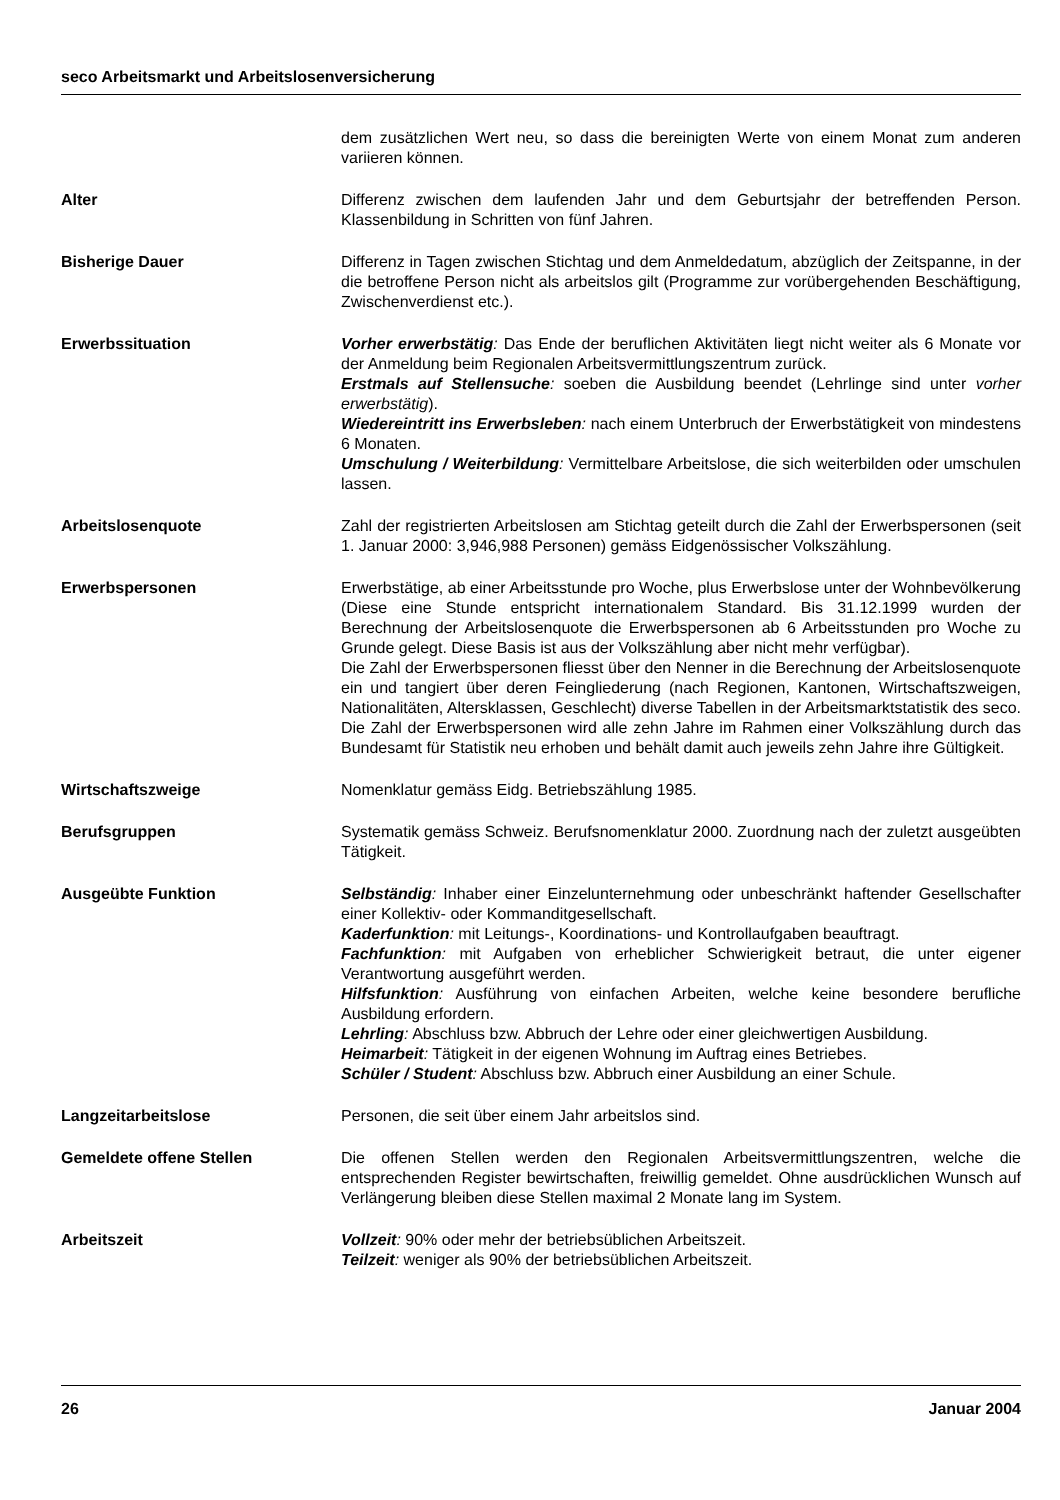seco Arbeitsmarkt und Arbeitslosenversicherung
dem zusätzlichen Wert neu, so dass die bereinigten Werte von einem Monat zum anderen variieren können.
Alter Differenz zwischen dem laufenden Jahr und dem Geburtsjahr der betreffenden Person. Klassenbildung in Schritten von fünf Jahren.
Bisherige Dauer Differenz in Tagen zwischen Stichtag und dem Anmeldedatum, abzüglich der Zeitspanne, in der die betroffene Person nicht als arbeitslos gilt (Programme zur vorübergehenden Beschäftigung, Zwischenverdienst etc.).
Erwerbssituation Vorher erwerbstätig: Das Ende der beruflichen Aktivitäten liegt nicht weiter als 6 Monate vor der Anmeldung beim Regionalen Arbeitsvermittlungszentrum zurück.
Erstmals auf Stellensuche: soeben die Ausbildung beendet (Lehrlinge sind unter vorher erwerbstätig).
Wiedereintritt ins Erwerbsleben: nach einem Unterbruch der Erwerbstätigkeit von mindestens 6 Monaten.
Umschulung / Weiterbildung: Vermittelbare Arbeitslose, die sich weiterbilden oder umschulen lassen.
Arbeitslosenquote Zahl der registrierten Arbeitslosen am Stichtag geteilt durch die Zahl der Erwerbspersonen (seit 1. Januar 2000: 3,946,988 Personen) gemäss Eidgenössischer Volkszählung.
Erwerbspersonen Erwerbstätige, ab einer Arbeitsstunde pro Woche, plus Erwerbslose unter der Wohnbevölkerung (Diese eine Stunde entspricht internationalem Standard. Bis 31.12.1999 wurden der Berechnung der Arbeitslosenquote die Erwerbspersonen ab 6 Arbeitsstunden pro Woche zu Grunde gelegt. Diese Basis ist aus der Volkszählung aber nicht mehr verfügbar).
Die Zahl der Erwerbspersonen fliesst über den Nenner in die Berechnung der Arbeitslosenquote ein und tangiert über deren Feingliederung (nach Regionen, Kantonen, Wirtschaftszweigen, Nationalitäten, Altersklassen, Geschlecht) diverse Tabellen in der Arbeitsmarktstatistik des seco. Die Zahl der Erwerbspersonen wird alle zehn Jahre im Rahmen einer Volkszählung durch das Bundesamt für Statistik neu erhoben und behält damit auch jeweils zehn Jahre ihre Gültigkeit.
Wirtschaftszweige Nomenklatur gemäss Eidg. Betriebszählung 1985.
Berufsgruppen Systematik gemäss Schweiz. Berufsnomenklatur 2000. Zuordnung nach der zuletzt ausgeübten Tätigkeit.
Ausgeübte Funktion Selbständig: Inhaber einer Einzelunternehmung oder unbeschränkt haftender Gesellschafter einer Kollektiv- oder Kommanditgesellschaft.
Kaderfunktion: mit Leitungs-, Koordinations- und Kontrollaufgaben beauftragt.
Fachfunktion: mit Aufgaben von erheblicher Schwierigkeit betraut, die unter eigener Verantwortung ausgeführt werden.
Hilfsfunktion: Ausführung von einfachen Arbeiten, welche keine besondere berufliche Ausbildung erfordern.
Lehrling: Abschluss bzw. Abbruch der Lehre oder einer gleichwertigen Ausbildung.
Heimarbeit: Tätigkeit in der eigenen Wohnung im Auftrag eines Betriebes.
Schüler / Student: Abschluss bzw. Abbruch einer Ausbildung an einer Schule.
Langzeitarbeitslose Personen, die seit über einem Jahr arbeitslos sind.
Gemeldete offene Stellen Die offenen Stellen werden den Regionalen Arbeitsvermittlungszentren, welche die entsprechenden Register bewirtschaften, freiwillig gemeldet. Ohne ausdrücklichen Wunsch auf Verlängerung bleiben diese Stellen maximal 2 Monate lang im System.
Arbeitszeit Vollzeit: 90% oder mehr der betriebsüblichen Arbeitszeit.
Teilzeit: weniger als 90% der betriebsüblichen Arbeitszeit.
26 Januar 2004